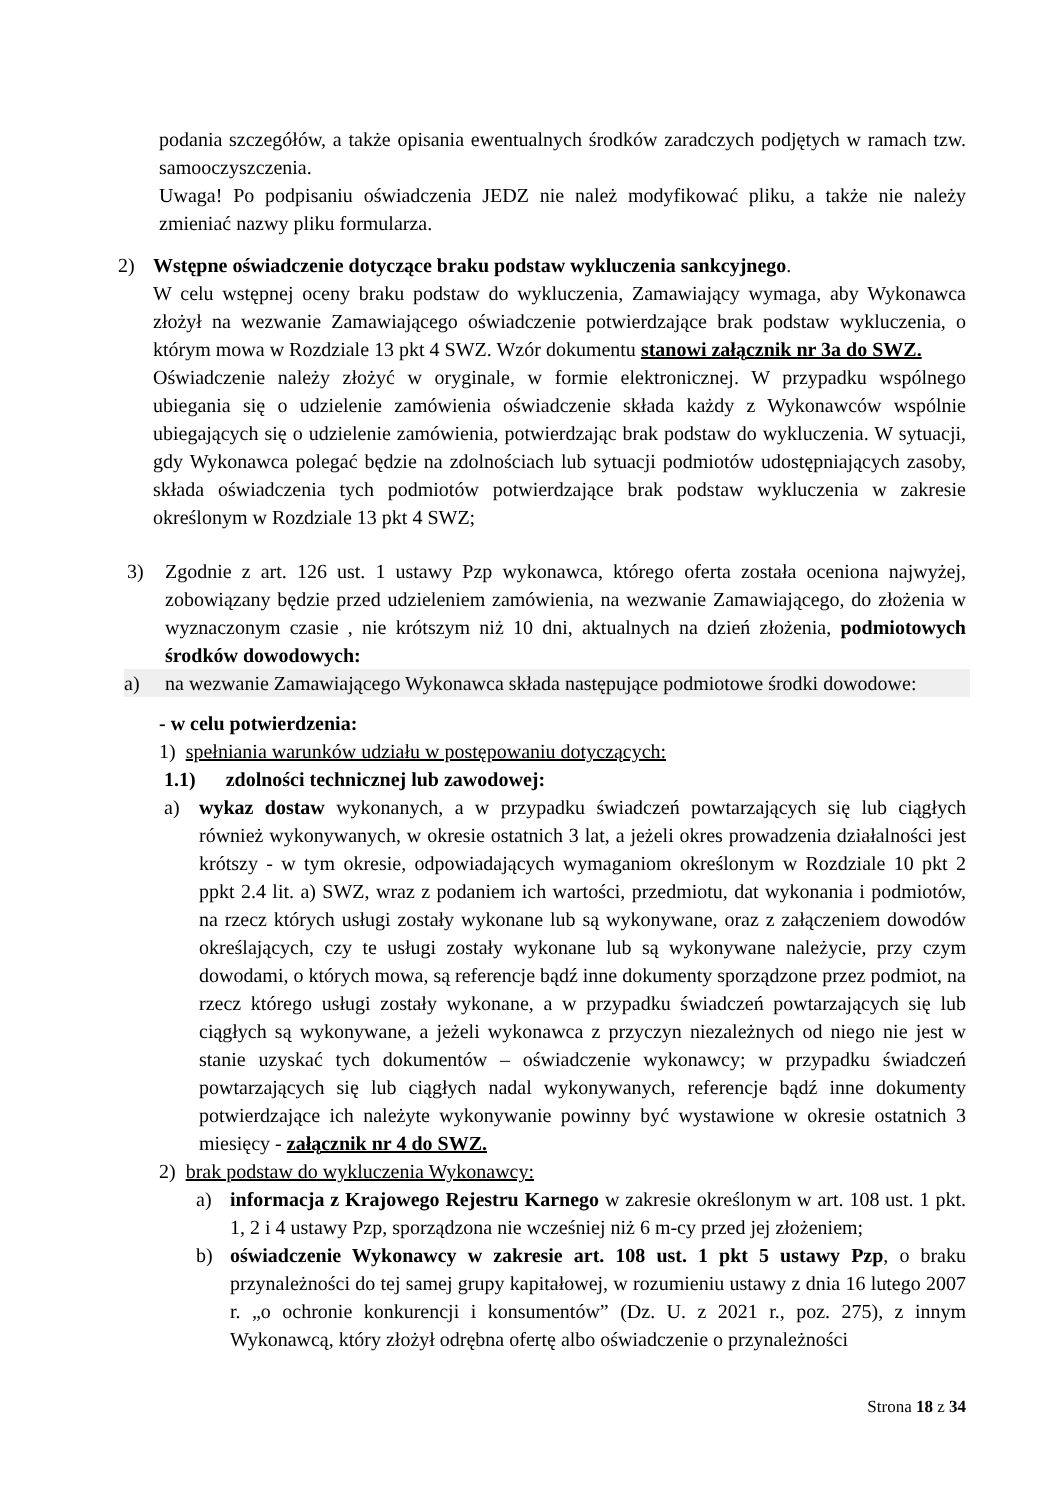podania szczegółów, a także opisania ewentualnych środków zaradczych podjętych w ramach tzw. samooczyszczenia.
Uwaga! Po podpisaniu oświadczenia JEDZ nie należ modyfikować pliku, a także nie należy zmieniać nazwy pliku formularza.
2) Wstępne oświadczenie dotyczące braku podstaw wykluczenia sankcyjnego.
W celu wstępnej oceny braku podstaw do wykluczenia, Zamawiający wymaga, aby Wykonawca złożył na wezwanie Zamawiającego oświadczenie potwierdzające brak podstaw wykluczenia, o którym mowa w Rozdziale 13 pkt 4 SWZ. Wzór dokumentu stanowi załącznik nr 3a do SWZ.
Oświadczenie należy złożyć w oryginale, w formie elektronicznej. W przypadku wspólnego ubiegania się o udzielenie zamówienia oświadczenie składa każdy z Wykonawców wspólnie ubiegających się o udzielenie zamówienia, potwierdzając brak podstaw do wykluczenia. W sytuacji, gdy Wykonawca polegać będzie na zdolnościach lub sytuacji podmiotów udostępniających zasoby, składa oświadczenia tych podmiotów potwierdzające brak podstaw wykluczenia w zakresie określonym w Rozdziale 13 pkt 4 SWZ;
3) Zgodnie z art. 126 ust. 1 ustawy Pzp wykonawca, którego oferta została oceniona najwyżej, zobowiązany będzie przed udzieleniem zamówienia, na wezwanie Zamawiającego, do złożenia w wyznaczonym czasie , nie krótszym niż 10 dni, aktualnych na dzień złożenia, podmiotowych środków dowodowych:
a) na wezwanie Zamawiającego Wykonawca składa następujące podmiotowe środki dowodowe:
- w celu potwierdzenia:
1) spełniania warunków udziału w postępowaniu dotyczących:
1.1) zdolności technicznej lub zawodowej:
a) wykaz dostaw wykonanych, a w przypadku świadczeń powtarzających się lub ciągłych również wykonywanych, w okresie ostatnich 3 lat, a jeżeli okres prowadzenia działalności jest krótszy - w tym okresie, odpowiadających wymaganiom określonym w Rozdziale 10 pkt 2 ppkt 2.4 lit. a) SWZ, wraz z podaniem ich wartości, przedmiotu, dat wykonania i podmiotów, na rzecz których usługi zostały wykonane lub są wykonywane, oraz z załączeniem dowodów określających, czy te usługi zostały wykonane lub są wykonywane należycie, przy czym dowodami, o których mowa, są referencje bądź inne dokumenty sporządzone przez podmiot, na rzecz którego usługi zostały wykonane, a w przypadku świadczeń powtarzających się lub ciągłych są wykonywane, a jeżeli wykonawca z przyczyn niezależnych od niego nie jest w stanie uzyskać tych dokumentów – oświadczenie wykonawcy; w przypadku świadczeń powtarzających się lub ciągłych nadal wykonywanych, referencje bądź inne dokumenty potwierdzające ich należyte wykonywanie powinny być wystawione w okresie ostatnich 3 miesięcy - załącznik nr 4 do SWZ.
2) brak podstaw do wykluczenia Wykonawcy:
a) informacja z Krajowego Rejestru Karnego w zakresie określonym w art. 108 ust. 1 pkt. 1, 2 i 4 ustawy Pzp, sporządzona nie wcześniej niż 6 m-cy przed jej złożeniem;
b) oświadczenie Wykonawcy w zakresie art. 108 ust. 1 pkt 5 ustawy Pzp, o braku przynależności do tej samej grupy kapitałowej, w rozumieniu ustawy z dnia 16 lutego 2007 r. „o ochronie konkurencji i konsumentów” (Dz. U. z 2021 r., poz. 275), z innym Wykonawcą, który złożył odrębna ofertę albo oświadczenie o przynależności
Strona 18 z 34